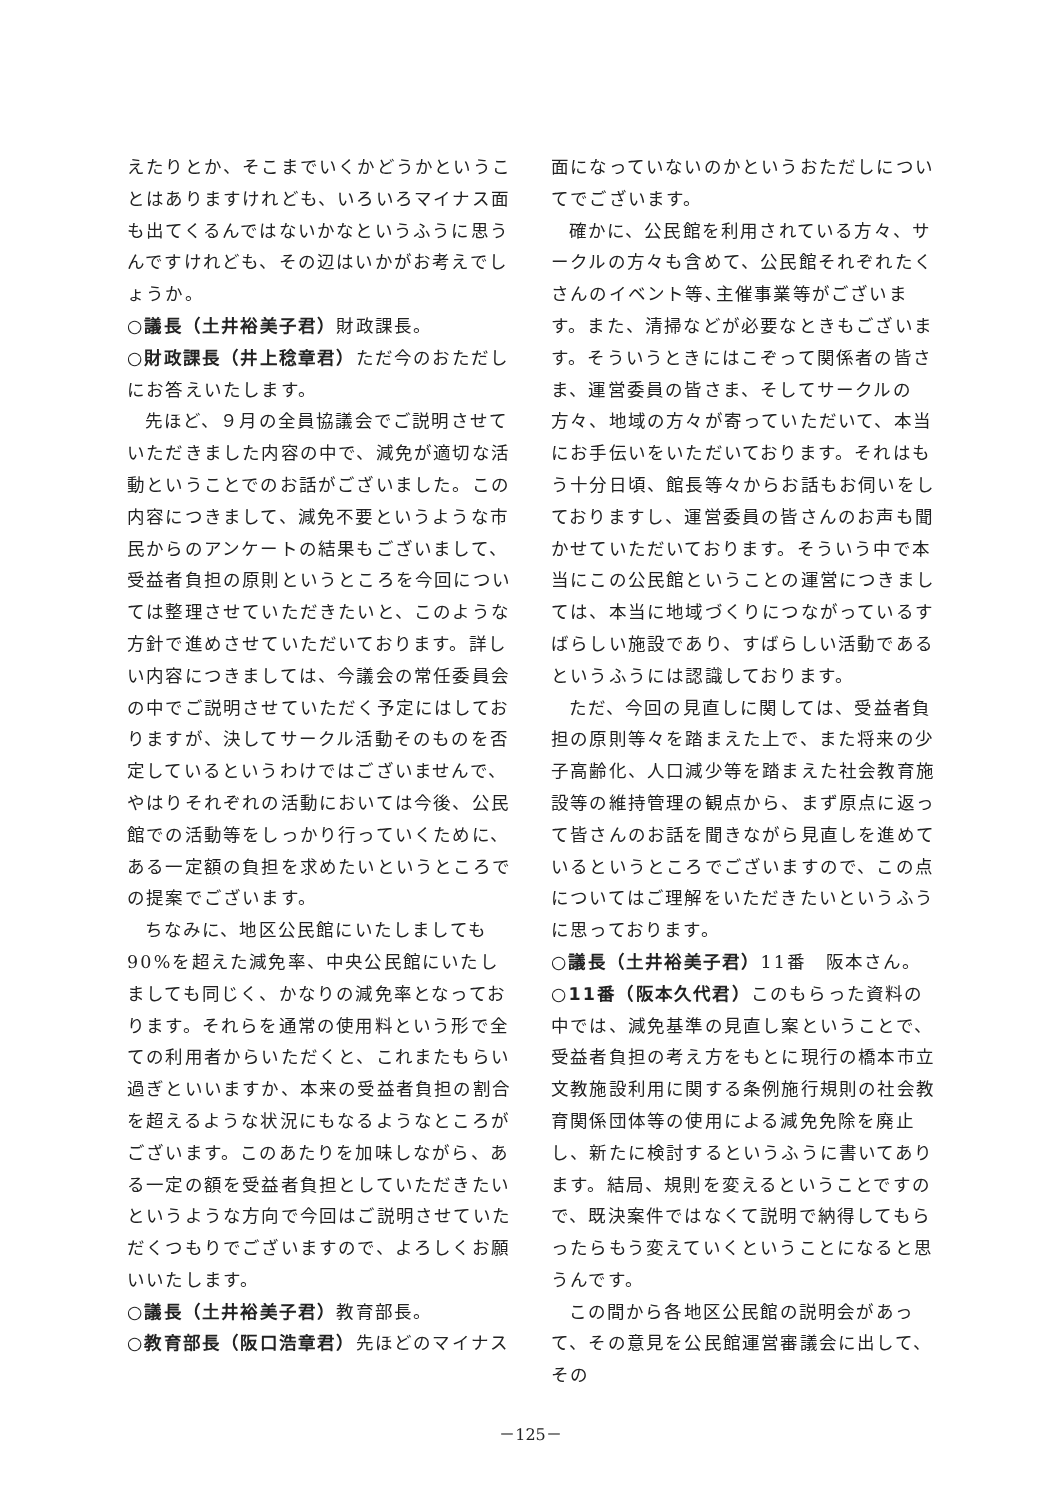えたりとか、そこまでいくかどうかということはありますけれども、いろいろマイナス面も出てくるんではないかなというふうに思うんですけれども、その辺はいかがお考えでしょうか。
○議長（土井裕美子君）財政課長。
○財政課長（井上稔章君）ただ今のおただしにお答えいたします。
先ほど、９月の全員協議会でご説明させていただきました内容の中で、減免が適切な活動ということでのお話がございました。この内容につきまして、減免不要というような市民からのアンケートの結果もございまして、受益者負担の原則というところを今回については整理させていただきたいと、このような方針で進めさせていただいております。詳しい内容につきましては、今議会の常任委員会の中でご説明させていただく予定にはしておりますが、決してサークル活動そのものを否定しているというわけではございませんで、やはりそれぞれの活動においては今後、公民館での活動等をしっかり行っていくために、ある一定額の負担を求めたいというところでの提案でございます。
ちなみに、地区公民館にいたしましても90%を超えた減免率、中央公民館にいたしましても同じく、かなりの減免率となっております。それらを通常の使用料という形で全ての利用者からいただくと、これまたもらい過ぎといいますか、本来の受益者負担の割合を超えるような状況にもなるようなところがございます。このあたりを加味しながら、ある一定の額を受益者負担としていただきたいというような方向で今回はご説明させていただくつもりでございますので、よろしくお願いいたします。
○議長（土井裕美子君）教育部長。
○教育部長（阪口浩章君）先ほどのマイナス
面になっていないのかというおただしについてでございます。
確かに、公民館を利用されている方々、サークルの方々も含めて、公民館それぞれたくさんのイベント等､主催事業等がございます。また、清掃などが必要なときもございます。そういうときにはこぞって関係者の皆さま、運営委員の皆さま、そしてサークルの方々、地域の方々が寄っていただいて、本当にお手伝いをいただいております。それはもう十分日頃、館長等々からお話もお伺いをしておりますし、運営委員の皆さんのお声も聞かせていただいております。そういう中で本当にこの公民館ということの運営につきましては、本当に地域づくりにつながっているすばらしい施設であり、すばらしい活動であるというふうには認識しております。
ただ、今回の見直しに関しては、受益者負担の原則等々を踏まえた上で、また将来の少子高齢化、人口減少等を踏まえた社会教育施設等の維持管理の観点から、まず原点に返って皆さんのお話を聞きながら見直しを進めているというところでございますので、この点についてはご理解をいただきたいというふうに思っております。
○議長（土井裕美子君）11番　阪本さん。
○11番（阪本久代君）このもらった資料の中では、減免基準の見直し案ということで、受益者負担の考え方をもとに現行の橋本市立文教施設利用に関する条例施行規則の社会教育関係団体等の使用による減免免除を廃止し、新たに検討するというふうに書いてあります。結局、規則を変えるということですので、既決案件ではなくて説明で納得してもらったらもう変えていくということになると思うんです。
この間から各地区公民館の説明会があって、その意見を公民館運営審議会に出して、その
－125－